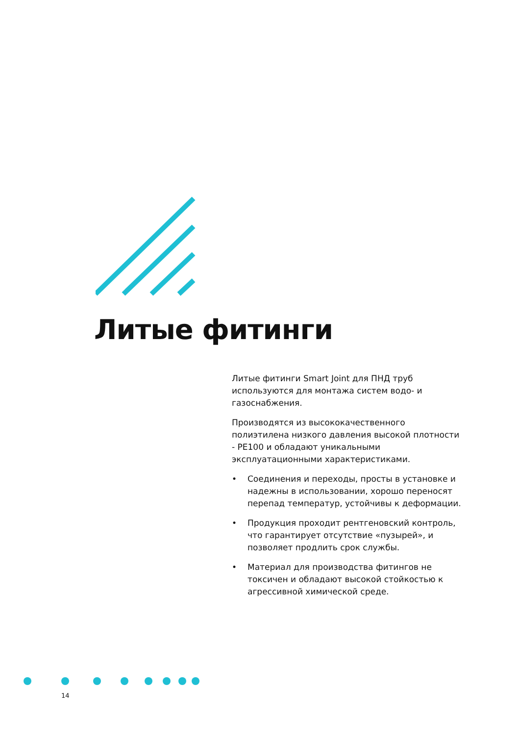Литые фитинги
Литые фитинги Smart Joint для ПНД труб используются для монтажа систем водо- и газоснабжения.
Производятся из высококачественного полиэтилена низкого давления высокой плотности - PE100 и обладают уникальными эксплуатационными характеристиками.
• Соединения и переходы, просты в установке и надежны в использовании, хорошо переносят перепад температур, устойчивы к деформации.
• Продукция проходит рентгеновский контроль, что гарантирует отсутствие «пузырей», и позволяет продлить срок службы.
• Материал для производства фитингов не токсичен и обладают высокой стойкостью к агрессивной химической среде.
14